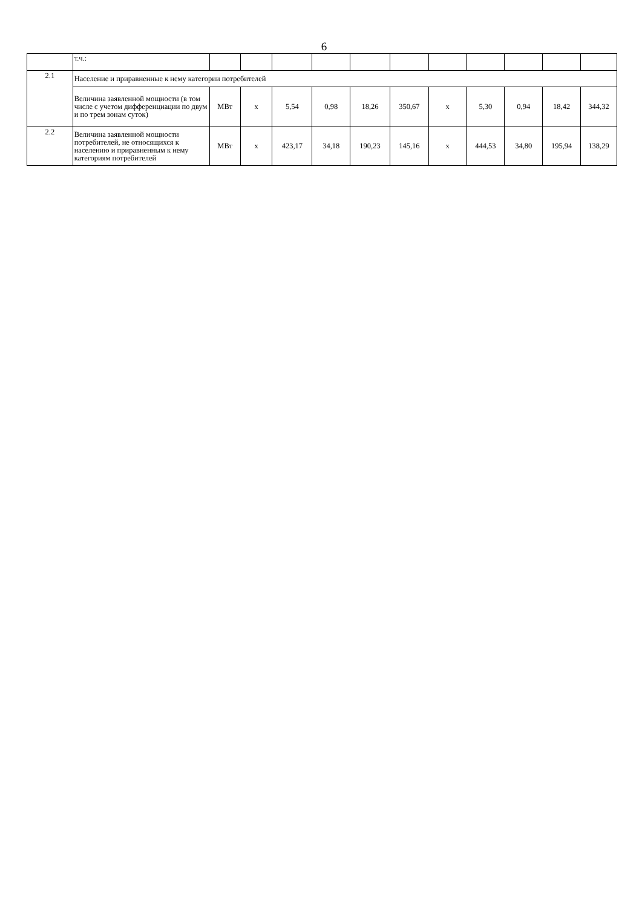6
| | т.ч.: | | | | | | | | | | | |
| 2.1 | Население и приравненные к нему категории потребителей | | | | | | | | | | | |
| | Величина заявленной мощности (в том числе с учетом дифференциации по двум и по трем зонам суток) | МВт | х | 5,54 | 0,98 | 18,26 | 350,67 | х | 5,30 | 0,94 | 18,42 | 344,32 |
| 2.2 | Величина заявленной мощности потребителей, не относящихся к населению и приравненным к нему категориям потребителей | МВт | х | 423,17 | 34,18 | 190,23 | 145,16 | х | 444,53 | 34,80 | 195,94 | 138,29 |